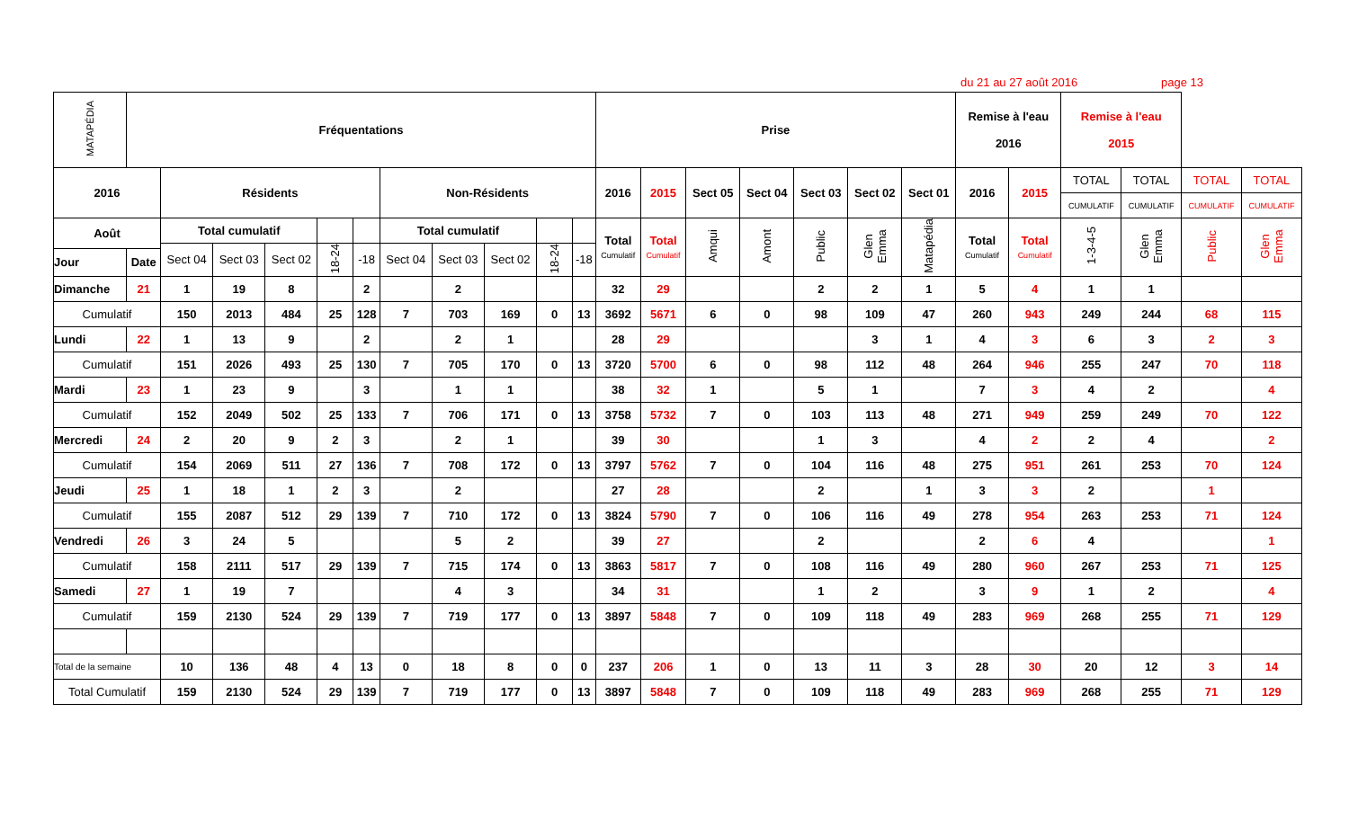du 21 au 27 août 2016 page 13
| MATAPÉDIA | Fréquentations | | | | | | | | | | | Prise | | | | | | | Remise à l'eau 2016 | | Remise à l'eau 2015 | | | |
| --- | --- | --- | --- | --- | --- | --- | --- | --- | --- | --- | --- | --- | --- | --- | --- | --- | --- | --- | --- | --- | --- | --- | --- | --- |
| 2016 | | Résidents | | | | | Non-Résidents | | | | | 2016 | 2015 | Sect 05 | Sect 04 | Sect 03 | Sect 02 | Sect 01 | 2016 | 2015 | TOTAL | TOTAL | TOTAL | TOTAL |
| | | | | | | | | | | | | | | | | | | | | | CUMULATIF | CUMULATIF | CUMULATIF | CUMULATIF |
| Août | | Total cumulatif | | | | | Total cumulatif | | | | | Total Cumulatif | Total Cumulatif | Amqui | Amont | Public | Glen Emma | Matapédia | Total Cumulatif | Total Cumulatif | 1-3-4-5 | Glen Emma | Public | Glen Emma |
| | | Sect 04 | Sect 03 | Sect 02 | 18-24 | -18 | Sect 04 | Sect 03 | Sect 02 | 18-24 | -18 | | | | | | | | | | | | | |
| Jour | Date | | | | | | | | | | | | | | | | | | | | | | | |
| Dimanche | 21 | 1 | 19 | 8 | | 2 | | 2 | | | | 32 | 29 | | | 2 | 2 | 1 | 5 | 4 | 1 | 1 | | |
| Cumulatif | | 150 | 2013 | 484 | 25 | 128 | 7 | 703 | 169 | 0 | 13 | 3692 | 5671 | 6 | 0 | 98 | 109 | 47 | 260 | 943 | 249 | 244 | 68 | 115 |
| Lundi | 22 | 1 | 13 | 9 | | 2 | | 2 | 1 | | | 28 | 29 | | | | 3 | 1 | 4 | 3 | 6 | 3 | 2 | 3 |
| Cumulatif | | 151 | 2026 | 493 | 25 | 130 | 7 | 705 | 170 | 0 | 13 | 3720 | 5700 | 6 | 0 | 98 | 112 | 48 | 264 | 946 | 255 | 247 | 70 | 118 |
| Mardi | 23 | 1 | 23 | 9 | | 3 | | 1 | 1 | | | 38 | 32 | 1 | | 5 | 1 | | 7 | 3 | 4 | 2 | | 4 |
| Cumulatif | | 152 | 2049 | 502 | 25 | 133 | 7 | 706 | 171 | 0 | 13 | 3758 | 5732 | 7 | 0 | 103 | 113 | 48 | 271 | 949 | 259 | 249 | 70 | 122 |
| Mercredi | 24 | 2 | 20 | 9 | 2 | 3 | | 2 | 1 | | | 39 | 30 | | | 1 | 3 | | 4 | 2 | 2 | 4 | | 2 |
| Cumulatif | | 154 | 2069 | 511 | 27 | 136 | 7 | 708 | 172 | 0 | 13 | 3797 | 5762 | 7 | 0 | 104 | 116 | 48 | 275 | 951 | 261 | 253 | 70 | 124 |
| Jeudi | 25 | 1 | 18 | 1 | 2 | 3 | | 2 | | | | 27 | 28 | | | 2 | | 1 | 3 | 3 | 2 | | 1 | |
| Cumulatif | | 155 | 2087 | 512 | 29 | 139 | 7 | 710 | 172 | 0 | 13 | 3824 | 5790 | 7 | 0 | 106 | 116 | 49 | 278 | 954 | 263 | 253 | 71 | 124 |
| Vendredi | 26 | 3 | 24 | 5 | | | | 5 | 2 | | | 39 | 27 | | | 2 | | | 2 | 6 | 4 | | | 1 |
| Cumulatif | | 158 | 2111 | 517 | 29 | 139 | 7 | 715 | 174 | 0 | 13 | 3863 | 5817 | 7 | 0 | 108 | 116 | 49 | 280 | 960 | 267 | 253 | 71 | 125 |
| Samedi | 27 | 1 | 19 | 7 | | | | 4 | 3 | | | 34 | 31 | | | 1 | 2 | | 3 | 9 | 1 | 2 | | 4 |
| Cumulatif | | 159 | 2130 | 524 | 29 | 139 | 7 | 719 | 177 | 0 | 13 | 3897 | 5848 | 7 | 0 | 109 | 118 | 49 | 283 | 969 | 268 | 255 | 71 | 129 |
| Total de la semaine | | 10 | 136 | 48 | 4 | 13 | 0 | 18 | 8 | 0 | 0 | 237 | 206 | 1 | 0 | 13 | 11 | 3 | 28 | 30 | 20 | 12 | 3 | 14 |
| Total Cumulatif | | 159 | 2130 | 524 | 29 | 139 | 7 | 719 | 177 | 0 | 13 | 3897 | 5848 | 7 | 0 | 109 | 118 | 49 | 283 | 969 | 268 | 255 | 71 | 129 |